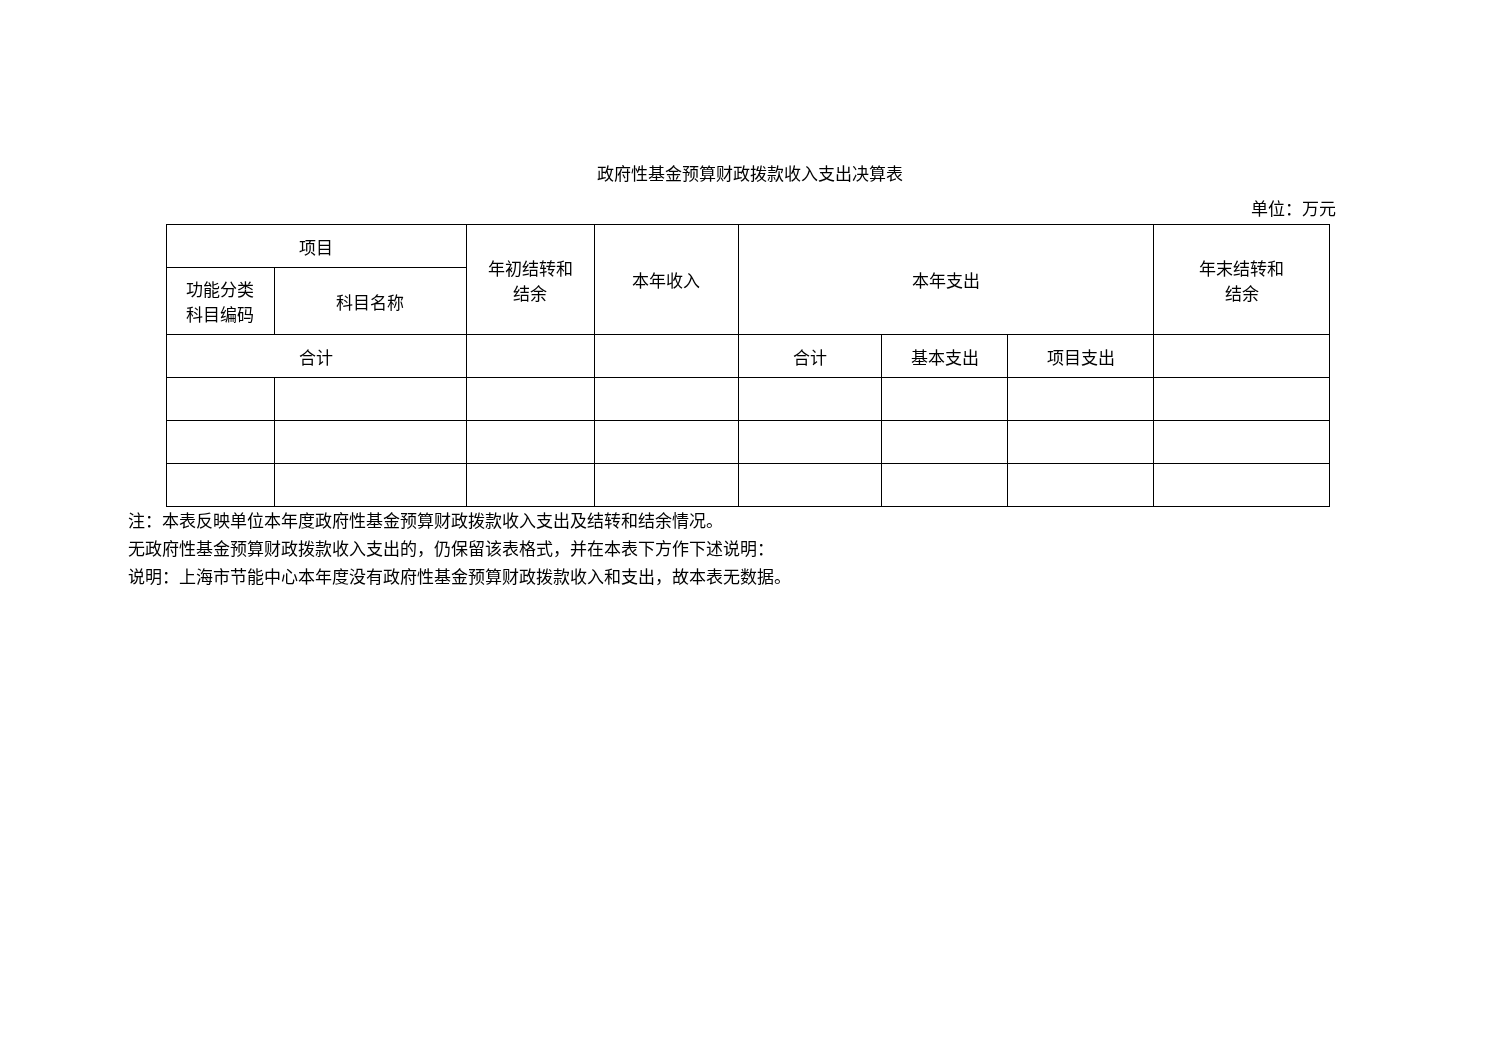政府性基金预算财政拨款收入支出决算表
单位：万元
| 项目 | | 年初结转和 结余 | 本年收入 | 本年支出 | | | 年末结转和 结余 |
| --- | --- | --- | --- | --- | --- | --- | --- |
| 功能分类 科目编码 | 科目名称 | | | | | | |
| 合计 | | | | 合计 | 基本支出 | 项目支出 | |
注：本表反映单位本年度政府性基金预算财政拨款收入支出及结转和结余情况。
无政府性基金预算财政拨款收入支出的，仍保留该表格式，并在本表下方作下述说明：
说明：上海市节能中心本年度没有政府性基金预算财政拨款收入和支出，故本表无数据。